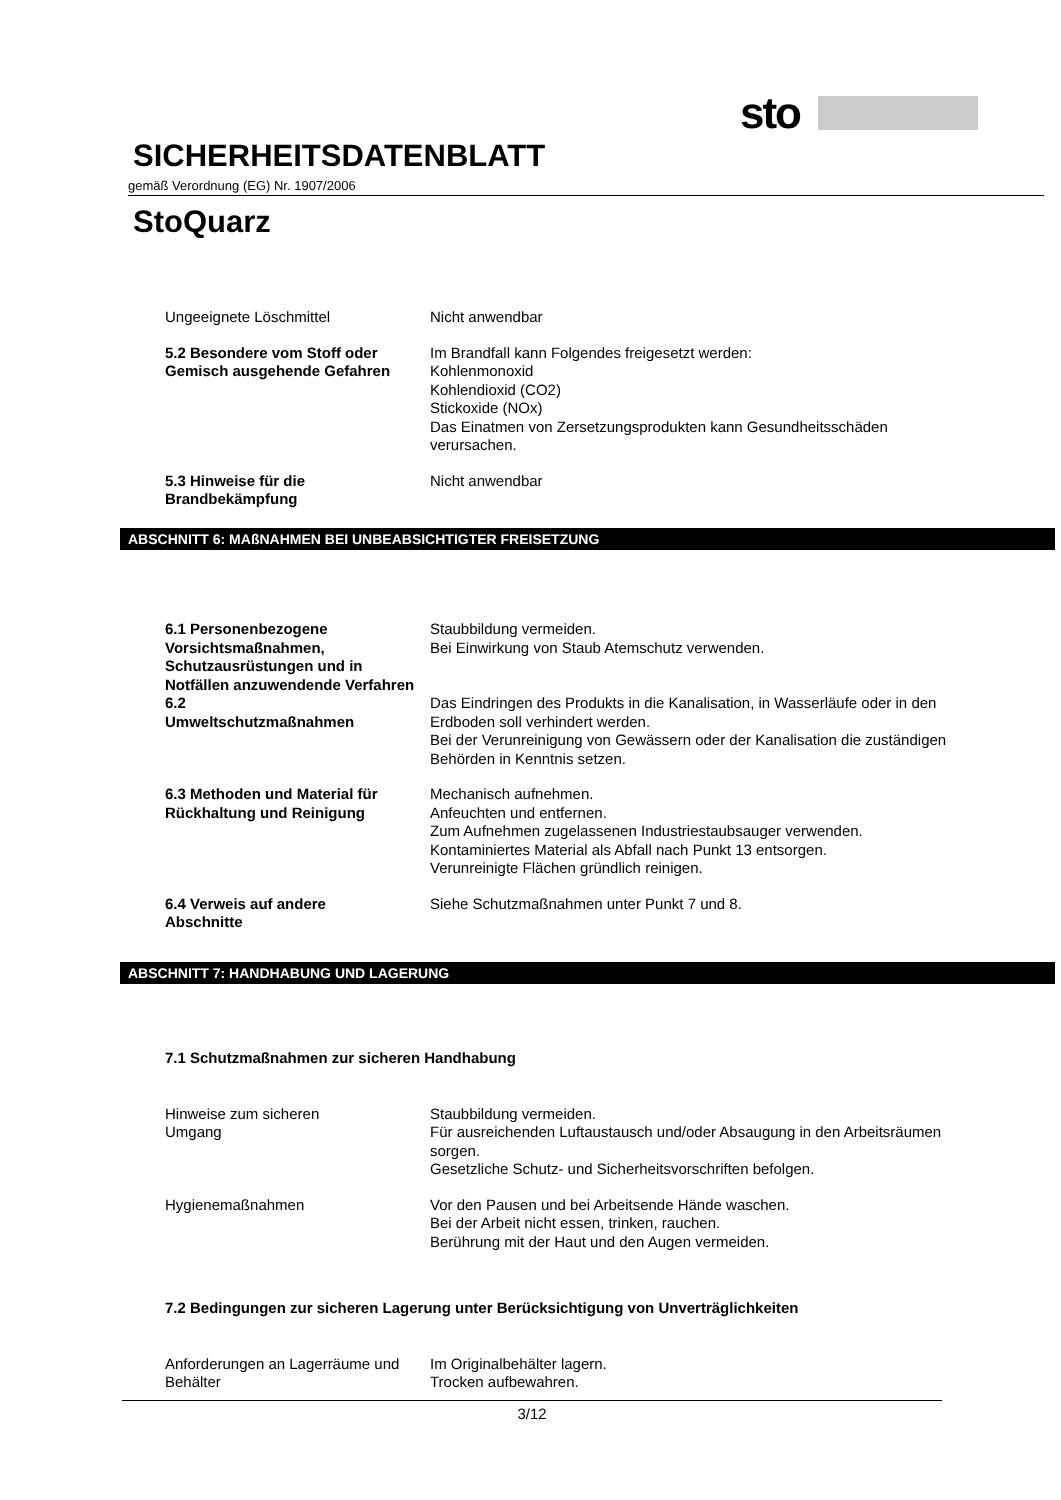sto
SICHERHEITSDATENBLATT
gemäß Verordnung (EG) Nr. 1907/2006
StoQuarz
Ungeeignete Löschmittel Nicht anwendbar
5.2 Besondere vom Stoff oder Gemisch ausgehende Gefahren
Im Brandfall kann Folgendes freigesetzt werden:
Kohlenmonoxid
Kohlendioxid (CO2)
Stickoxide (NOx)
Das Einatmen von Zersetzungsprodukten kann Gesundheitsschäden verursachen.
5.3 Hinweise für die
Brandbekämpfung
Nicht anwendbar
ABSCHNITT 6: MAßNAHMEN BEI UNBEABSICHTIGTER FREISETZUNG
6.1 Personenbezogene Vorsichtsmaßnahmen, Schutzausrüstungen und in Notfällen anzuwendende Verfahren
Staubbildung vermeiden.
Bei Einwirkung von Staub Atemschutz verwenden.
6.2
Umweltschutzmaßnahmen
Das Eindringen des Produkts in die Kanalisation, in Wasserläufe oder in den Erdboden soll verhindert werden.
Bei der Verunreinigung von Gewässern oder der Kanalisation die zuständigen Behörden in Kenntnis setzen.
6.3 Methoden und Material für Rückhaltung und Reinigung
Mechanisch aufnehmen.
Anfeuchten und entfernen.
Zum Aufnehmen zugelassenen Industriestaubsauger verwenden.
Kontaminiertes Material als Abfall nach Punkt 13 entsorgen.
Verunreinigte Flächen gründlich reinigen.
6.4 Verweis auf andere
Abschnitte
Siehe Schutzmaßnahmen unter Punkt 7 und 8.
ABSCHNITT 7: HANDHABUNG UND LAGERUNG
7.1 Schutzmaßnahmen zur sicheren Handhabung
Hinweise zum sicheren
Umgang
Staubbildung vermeiden.
Für ausreichenden Luftaustausch und/oder Absaugung in den Arbeitsräumen sorgen.
Gesetzliche Schutz- und Sicherheitsvorschriften befolgen.
Hygienemaßnahmen Vor den Pausen und bei Arbeitsende Hände waschen.
Bei der Arbeit nicht essen, trinken, rauchen.
Berührung mit der Haut und den Augen vermeiden.
7.2 Bedingungen zur sicheren Lagerung unter Berücksichtigung von Unverträglichkeiten
Anforderungen an Lagerräume und Behälter
Im Originalbehälter lagern.
Trocken aufbewahren.
3/12